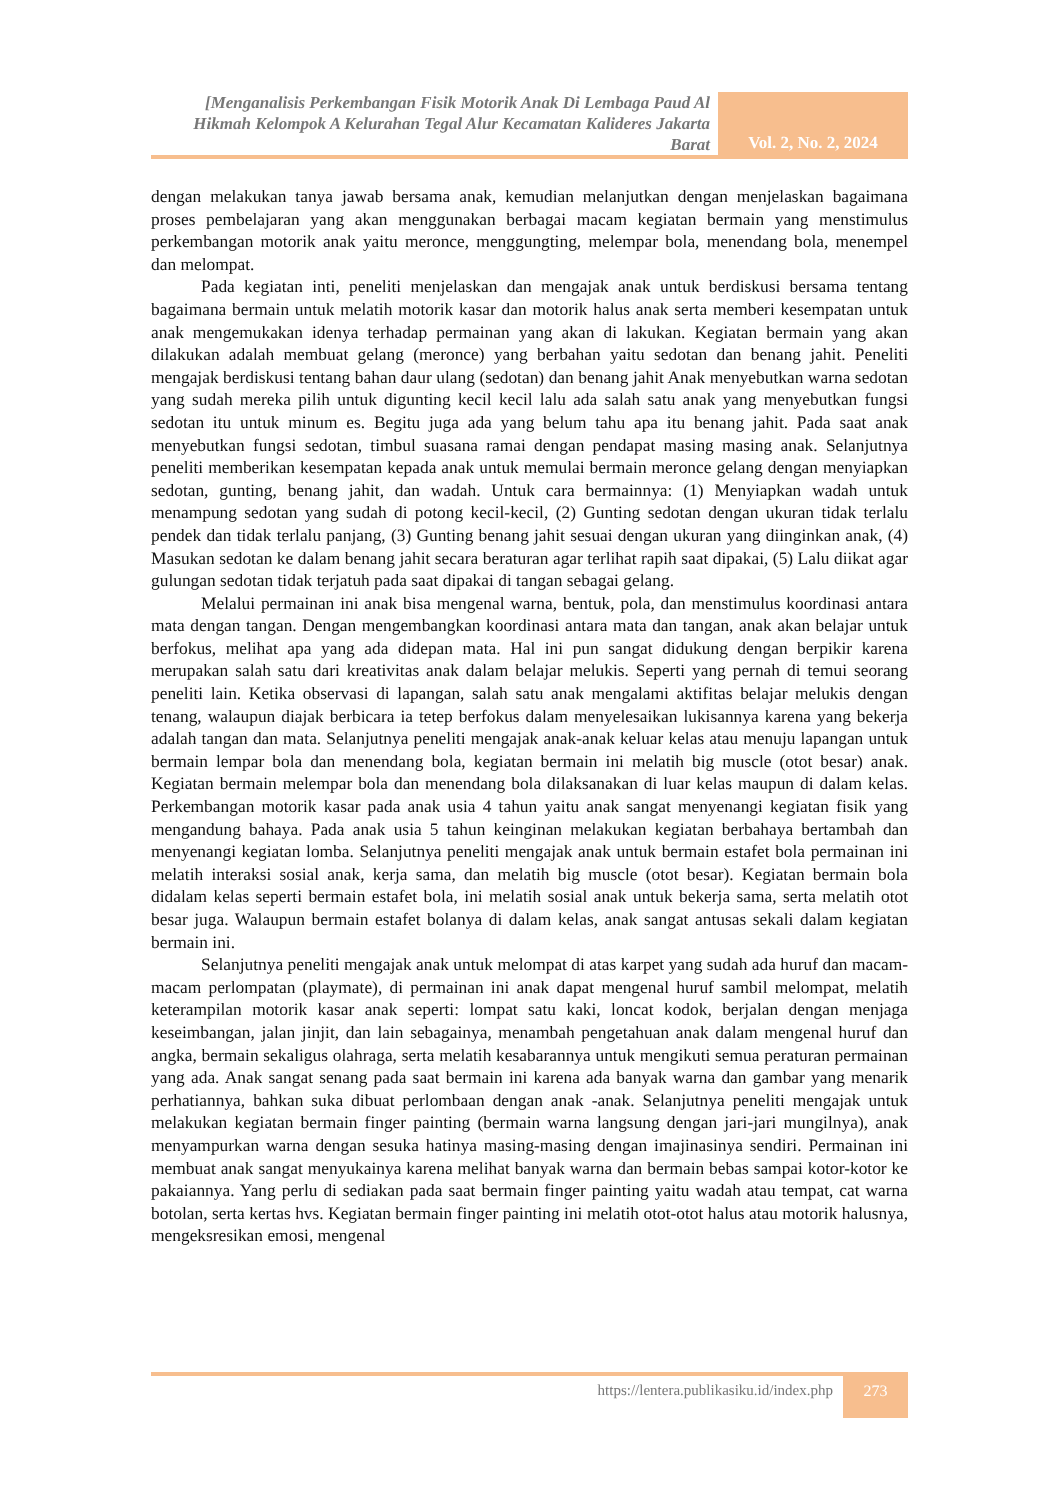[Menganalisis Perkembangan Fisik Motorik Anak Di Lembaga Paud Al Hikmah Kelompok A Kelurahan Tegal Alur Kecamatan Kalideres Jakarta Barat
Vol. 2, No. 2, 2024
dengan melakukan tanya jawab bersama anak, kemudian melanjutkan dengan menjelaskan bagaimana proses pembelajaran yang akan menggunakan berbagai macam kegiatan bermain yang menstimulus perkembangan motorik anak yaitu meronce, menggungting, melempar bola, menendang bola, menempel dan melompat.
Pada kegiatan inti, peneliti menjelaskan dan mengajak anak untuk berdiskusi bersama tentang bagaimana bermain untuk melatih motorik kasar dan motorik halus anak serta memberi kesempatan untuk anak mengemukakan idenya terhadap permainan yang akan di lakukan. Kegiatan bermain yang akan dilakukan adalah membuat gelang (meronce) yang berbahan yaitu sedotan dan benang jahit. Peneliti mengajak berdiskusi tentang bahan daur ulang (sedotan) dan benang jahit Anak menyebutkan warna sedotan yang sudah mereka pilih untuk digunting kecil kecil lalu ada salah satu anak yang menyebutkan fungsi sedotan itu untuk minum es. Begitu juga ada yang belum tahu apa itu benang jahit. Pada saat anak menyebutkan fungsi sedotan, timbul suasana ramai dengan pendapat masing masing anak. Selanjutnya peneliti memberikan kesempatan kepada anak untuk memulai bermain meronce gelang dengan menyiapkan sedotan, gunting, benang jahit, dan wadah. Untuk cara bermainnya: (1) Menyiapkan wadah untuk menampung sedotan yang sudah di potong kecil-kecil, (2) Gunting sedotan dengan ukuran tidak terlalu pendek dan tidak terlalu panjang, (3) Gunting benang jahit sesuai dengan ukuran yang diinginkan anak, (4) Masukan sedotan ke dalam benang jahit secara beraturan agar terlihat rapih saat dipakai, (5) Lalu diikat agar gulungan sedotan tidak terjatuh pada saat dipakai di tangan sebagai gelang.
Melalui permainan ini anak bisa mengenal warna, bentuk, pola, dan menstimulus koordinasi antara mata dengan tangan. Dengan mengembangkan koordinasi antara mata dan tangan, anak akan belajar untuk berfokus, melihat apa yang ada didepan mata. Hal ini pun sangat didukung dengan berpikir karena merupakan salah satu dari kreativitas anak dalam belajar melukis. Seperti yang pernah di temui seorang peneliti lain. Ketika observasi di lapangan, salah satu anak mengalami aktifitas belajar melukis dengan tenang, walaupun diajak berbicara ia tetep berfokus dalam menyelesaikan lukisannya karena yang bekerja adalah tangan dan mata. Selanjutnya peneliti mengajak anak-anak keluar kelas atau menuju lapangan untuk bermain lempar bola dan menendang bola, kegiatan bermain ini melatih big muscle (otot besar) anak. Kegiatan bermain melempar bola dan menendang bola dilaksanakan di luar kelas maupun di dalam kelas. Perkembangan motorik kasar pada anak usia 4 tahun yaitu anak sangat menyenangi kegiatan fisik yang mengandung bahaya. Pada anak usia 5 tahun keinginan melakukan kegiatan berbahaya bertambah dan menyenangi kegiatan lomba. Selanjutnya peneliti mengajak anak untuk bermain estafet bola permainan ini melatih interaksi sosial anak, kerja sama, dan melatih big muscle (otot besar). Kegiatan bermain bola didalam kelas seperti bermain estafet bola, ini melatih sosial anak untuk bekerja sama, serta melatih otot besar juga. Walaupun bermain estafet bolanya di dalam kelas, anak sangat antusas sekali dalam kegiatan bermain ini.
Selanjutnya peneliti mengajak anak untuk melompat di atas karpet yang sudah ada huruf dan macam-macam perlompatan (playmate), di permainan ini anak dapat mengenal huruf sambil melompat, melatih keterampilan motorik kasar anak seperti: lompat satu kaki, loncat kodok, berjalan dengan menjaga keseimbangan, jalan jinjit, dan lain sebagainya, menambah pengetahuan anak dalam mengenal huruf dan angka, bermain sekaligus olahraga, serta melatih kesabarannya untuk mengikuti semua peraturan permainan yang ada. Anak sangat senang pada saat bermain ini karena ada banyak warna dan gambar yang menarik perhatiannya, bahkan suka dibuat perlombaan dengan anak -anak. Selanjutnya peneliti mengajak untuk melakukan kegiatan bermain finger painting (bermain warna langsung dengan jari-jari mungilnya), anak menyampurkan warna dengan sesuka hatinya masing-masing dengan imajinasinya sendiri. Permainan ini membuat anak sangat menyukainya karena melihat banyak warna dan bermain bebas sampai kotor-kotor ke pakaiannya. Yang perlu di sediakan pada saat bermain finger painting yaitu wadah atau tempat, cat warna botolan, serta kertas hvs. Kegiatan bermain finger painting ini melatih otot-otot halus atau motorik halusnya, mengeksresikan emosi, mengenal
https://lentera.publikasiku.id/index.php
273